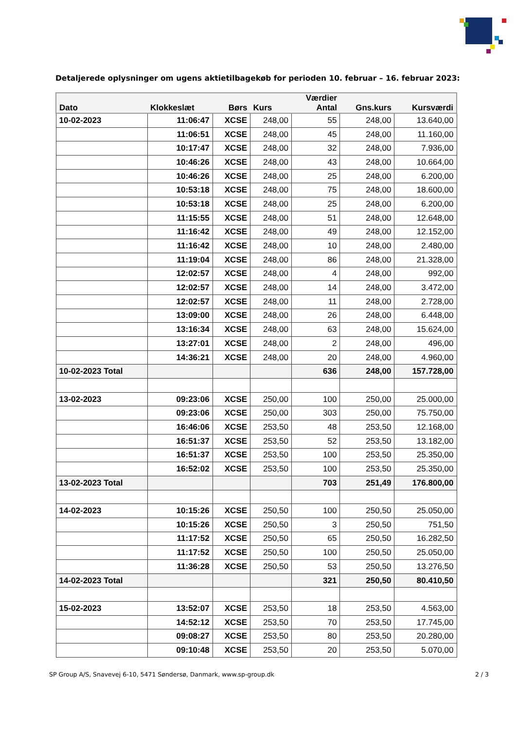Detaljerede oplysninger om ugens aktietilbagekøb for perioden 10. februar – 16. februar 2023:
| Dato | Klokkeslæt | Børs | Kurs | Værdier Antal | Gns.kurs | Kursværdi |
| --- | --- | --- | --- | --- | --- | --- |
| 10-02-2023 | 11:06:47 | XCSE | 248,00 | 55 | 248,00 | 13.640,00 |
| | 11:06:51 | XCSE | 248,00 | 45 | 248,00 | 11.160,00 |
| | 10:17:47 | XCSE | 248,00 | 32 | 248,00 | 7.936,00 |
| | 10:46:26 | XCSE | 248,00 | 43 | 248,00 | 10.664,00 |
| | 10:46:26 | XCSE | 248,00 | 25 | 248,00 | 6.200,00 |
| | 10:53:18 | XCSE | 248,00 | 75 | 248,00 | 18.600,00 |
| | 10:53:18 | XCSE | 248,00 | 25 | 248,00 | 6.200,00 |
| | 11:15:55 | XCSE | 248,00 | 51 | 248,00 | 12.648,00 |
| | 11:16:42 | XCSE | 248,00 | 49 | 248,00 | 12.152,00 |
| | 11:16:42 | XCSE | 248,00 | 10 | 248,00 | 2.480,00 |
| | 11:19:04 | XCSE | 248,00 | 86 | 248,00 | 21.328,00 |
| | 12:02:57 | XCSE | 248,00 | 4 | 248,00 | 992,00 |
| | 12:02:57 | XCSE | 248,00 | 14 | 248,00 | 3.472,00 |
| | 12:02:57 | XCSE | 248,00 | 11 | 248,00 | 2.728,00 |
| | 13:09:00 | XCSE | 248,00 | 26 | 248,00 | 6.448,00 |
| | 13:16:34 | XCSE | 248,00 | 63 | 248,00 | 15.624,00 |
| | 13:27:01 | XCSE | 248,00 | 2 | 248,00 | 496,00 |
| | 14:36:21 | XCSE | 248,00 | 20 | 248,00 | 4.960,00 |
| 10-02-2023 Total | | | | 636 | 248,00 | 157.728,00 |
| 13-02-2023 | 09:23:06 | XCSE | 250,00 | 100 | 250,00 | 25.000,00 |
| | 09:23:06 | XCSE | 250,00 | 303 | 250,00 | 75.750,00 |
| | 16:46:06 | XCSE | 253,50 | 48 | 253,50 | 12.168,00 |
| | 16:51:37 | XCSE | 253,50 | 52 | 253,50 | 13.182,00 |
| | 16:51:37 | XCSE | 253,50 | 100 | 253,50 | 25.350,00 |
| | 16:52:02 | XCSE | 253,50 | 100 | 253,50 | 25.350,00 |
| 13-02-2023 Total | | | | 703 | 251,49 | 176.800,00 |
| 14-02-2023 | 10:15:26 | XCSE | 250,50 | 100 | 250,50 | 25.050,00 |
| | 10:15:26 | XCSE | 250,50 | 3 | 250,50 | 751,50 |
| | 11:17:52 | XCSE | 250,50 | 65 | 250,50 | 16.282,50 |
| | 11:17:52 | XCSE | 250,50 | 100 | 250,50 | 25.050,00 |
| | 11:36:28 | XCSE | 250,50 | 53 | 250,50 | 13.276,50 |
| 14-02-2023 Total | | | | 321 | 250,50 | 80.410,50 |
| 15-02-2023 | 13:52:07 | XCSE | 253,50 | 18 | 253,50 | 4.563,00 |
| | 14:52:12 | XCSE | 253,50 | 70 | 253,50 | 17.745,00 |
| | 09:08:27 | XCSE | 253,50 | 80 | 253,50 | 20.280,00 |
| | 09:10:48 | XCSE | 253,50 | 20 | 253,50 | 5.070,00 |
SP Group A/S, Snavevej 6-10, 5471 Søndersø, Danmark, www.sp-group.dk 2 / 3